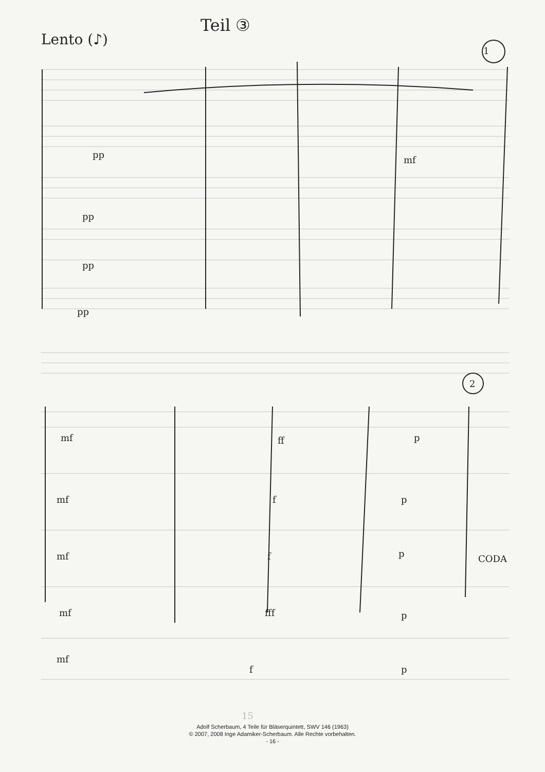Lento (♪)
Teil ③
1
pp mf
pp
pp
pp
2
mf ff p
mf f p
mf f p
mf fff p
mf
f p
CODA
15
Adolf Scherbaum, 4 Teile für Bläserquintett, SWV 146 (1963)
© 2007, 2008 Inge Adamiker-Scherbaum. Alle Rechte vorbehalten.
- 16 -